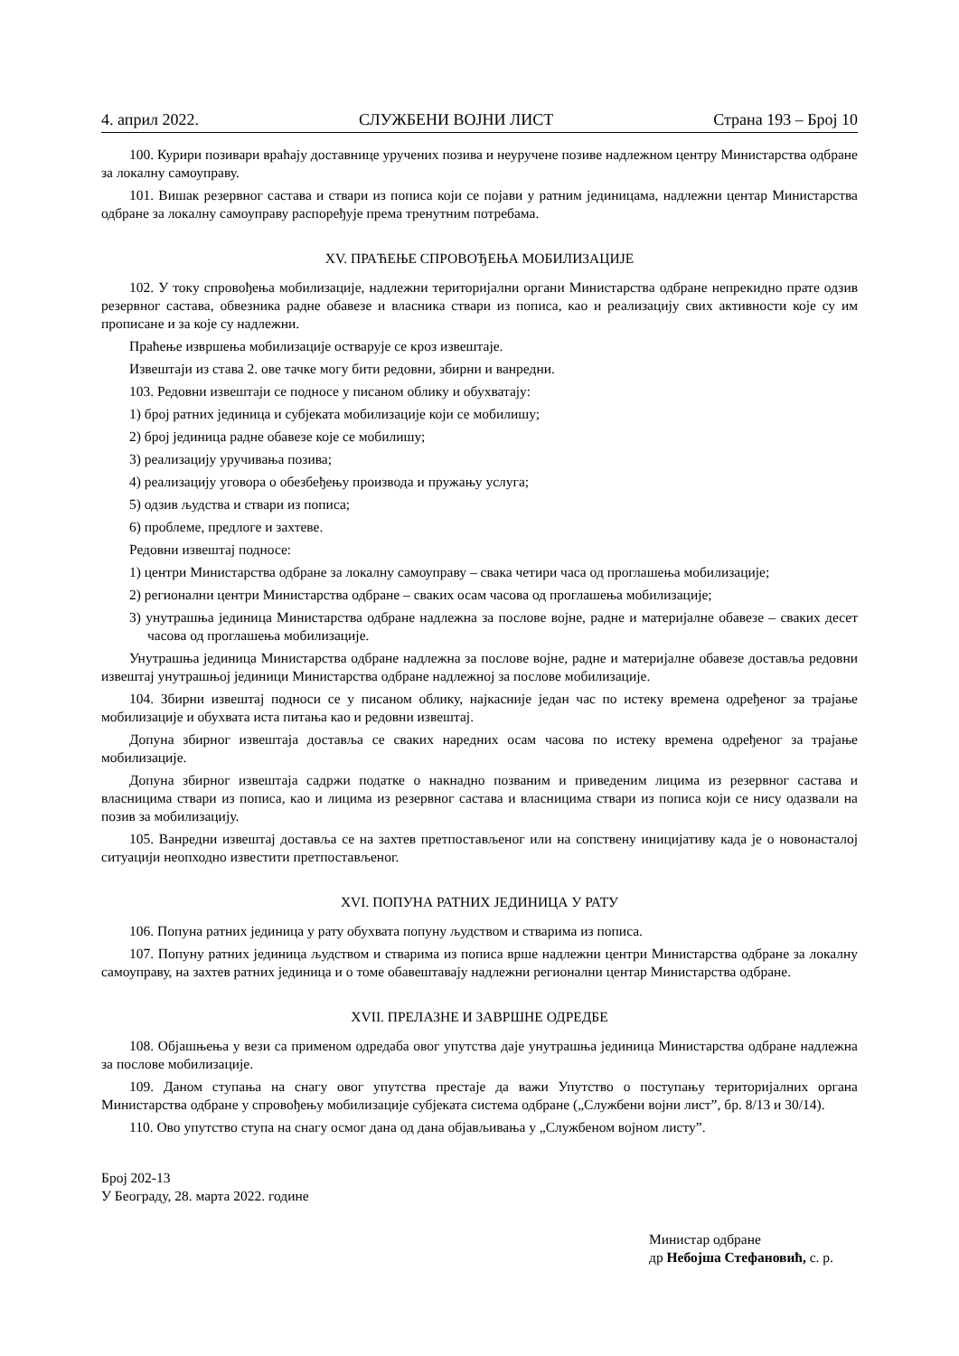4. април 2022. СЛУЖБЕНИ ВОЈНИ ЛИСТ Страна 193 – Број 10
100. Курири позивари враћају доставнице уручених позива и неуручене позиве надлежном центру Министарства одбране за локалну самоуправу.
101. Вишак резервног састава и ствари из пописа који се појави у ратним јединицама, надлежни центар Министарства одбране за локалну самоуправу распоређује према тренутним потребама.
XV. ПРАЋЕЊЕ СПРОВОЂЕЊА МОБИЛИЗАЦИЈЕ
102. У току спровођења мобилизације, надлежни територијални органи Министарства одбране непрекидно прате одзив резервног састава, обвезника радне обавезе и власника ствари из пописа, као и реализацију свих активности које су им прописане и за које су надлежни.
Праћење извршења мобилизације остварује се кроз извештаје.
Извештаји из става 2. ове тачке могу бити редовни, збирни и ванредни.
103. Редовни извештаји се подносе у писаном облику и обухватају:
1) број ратних јединица и субјеката мобилизације који се мобилишу;
2) број јединица радне обавезе које се мобилишу;
3) реализацију уручивања позива;
4) реализацију уговора о обезбеђењу производа и пружању услуга;
5) одзив људства и ствари из пописа;
6) проблеме, предлоге и захтеве.
Редовни извештај подносе:
1) центри Министарства одбране за локалну самоуправу – свака четири часа од проглашења мобилизације;
2) регионални центри Министарства одбране – сваких осам часова од проглашења мобилизације;
3) унутрашња јединица Министарства одбране надлежна за послове војне, радне и материјалне обавезе – сваких десет часова од проглашења мобилизације.
Унутрашња јединица Министарства одбране надлежна за послове војне, радне и материјалне обавезе доставља редовни извештај унутрашњој јединици Министарства одбране надлежној за послове мобилизације.
104. Збирни извештај подноси се у писаном облику, најкасније један час по истеку времена одређеног за трајање мобилизације и обухвата иста питања као и редовни извештај.
Допуна збирног извештаја доставља се сваких наредних осам часова по истеку времена одређеног за трајање мобилизације.
Допуна збирног извештаја садржи податке о накнадно позваним и приведеним лицима из резервног састава и власницима ствари из пописа, као и лицима из резервног састава и власницима ствари из пописа који се нису одазвали на позив за мобилизацију.
105. Ванредни извештај доставља се на захтев претпостављеног или на сопствену иницијативу када је о новонасталој ситуацији неопходно известити претпостављеног.
XVI. ПОПУНА РАТНИХ ЈЕДИНИЦА У РАТУ
106. Попуна ратних јединица у рату обухвата попуну људством и стварима из пописа.
107. Попуну ратних јединица људством и стварима из пописа врше надлежни центри Министарства одбране за локалну самоуправу, на захтев ратних јединица и о томе обавештавају надлежни регионални центар Министарства одбране.
XVII. ПРЕЛАЗНЕ И ЗАВРШНЕ ОДРЕДБЕ
108. Објашњења у вези са применом одредаба овог упутства даје унутрашња јединица Министарства одбране надлежна за послове мобилизације.
109. Даном ступања на снагу овог упутства престаје да важи Упутство о поступању територијалних органа Министарства одбране у спровођењу мобилизације субјеката система одбране („Службени војни лист”, бр. 8/13 и 30/14).
110. Ово упутство ступа на снагу осмог дана од дана објављивања у „Службеном војном листу”.
Број 202-13
У Београду, 28. марта 2022. године
Министар одбране
др Небојша Стефановић, с. р.